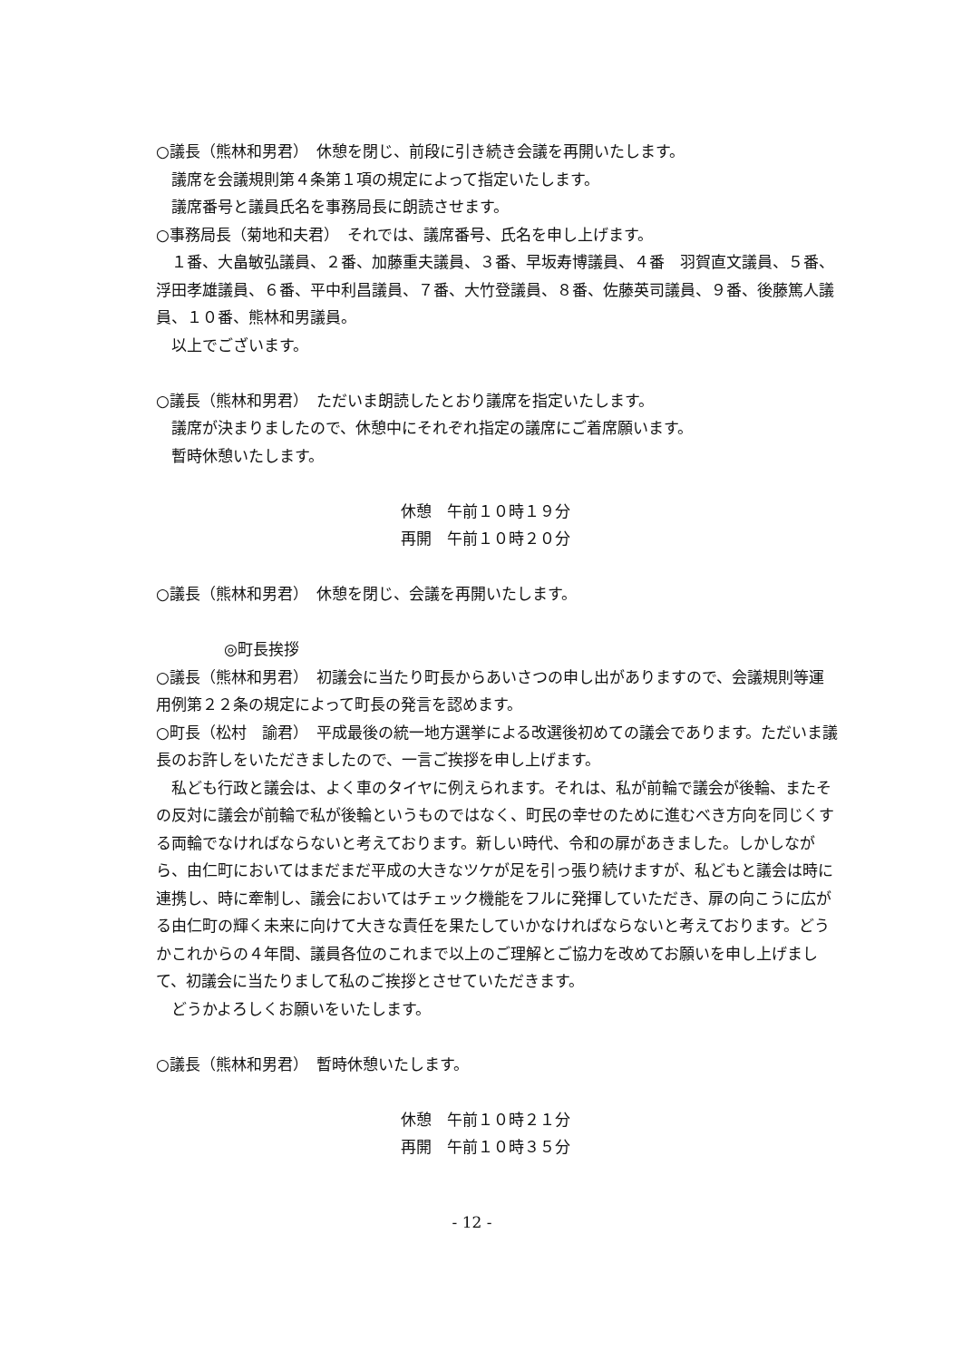○議長（熊林和男君）　休憩を閉じ、前段に引き続き会議を再開いたします。
議席を会議規則第４条第１項の規定によって指定いたします。
議席番号と議員氏名を事務局長に朗読させます。
○事務局長（菊地和夫君）　それでは、議席番号、氏名を申し上げます。
１番、大畠敏弘議員、２番、加藤重夫議員、３番、早坂寿博議員、４番　羽賀直文議員、５番、浮田孝雄議員、６番、平中利昌議員、７番、大竹登議員、８番、佐藤英司議員、９番、後藤篤人議員、１０番、熊林和男議員。
以上でございます。
○議長（熊林和男君）　ただいま朗読したとおり議席を指定いたします。
議席が決まりましたので、休憩中にそれぞれ指定の議席にご着席願います。
暫時休憩いたします。
休憩　午前１０時１９分
再開　午前１０時２０分
○議長（熊林和男君）　休憩を閉じ、会議を再開いたします。
◎町長挨拶
○議長（熊林和男君）　初議会に当たり町長からあいさつの申し出がありますので、会議規則等運用例第２２条の規定によって町長の発言を認めます。
○町長（松村　諭君）　平成最後の統一地方選挙による改選後初めての議会であります。ただいま議長のお許しをいただきましたので、一言ご挨拶を申し上げます。
私ども行政と議会は、よく車のタイヤに例えられます。それは、私が前輪で議会が後輪、またその反対に議会が前輪で私が後輪というものではなく、町民の幸せのために進むべき方向を同じくする両輪でなければならないと考えております。新しい時代、令和の扉があきました。しかしながら、由仁町においてはまだまだ平成の大きなツケが足を引っ張り続けますが、私どもと議会は時に連携し、時に牽制し、議会においてはチェック機能をフルに発揮していただき、扉の向こうに広がる由仁町の輝く未来に向けて大きな責任を果たしていかなければならないと考えております。どうかこれからの４年間、議員各位のこれまで以上のご理解とご協力を改めてお願いを申し上げまして、初議会に当たりまして私のご挨拶とさせていただきます。
どうかよろしくお願いをいたします。
○議長（熊林和男君）　暫時休憩いたします。
休憩　午前１０時２１分
再開　午前１０時３５分
- 12 -